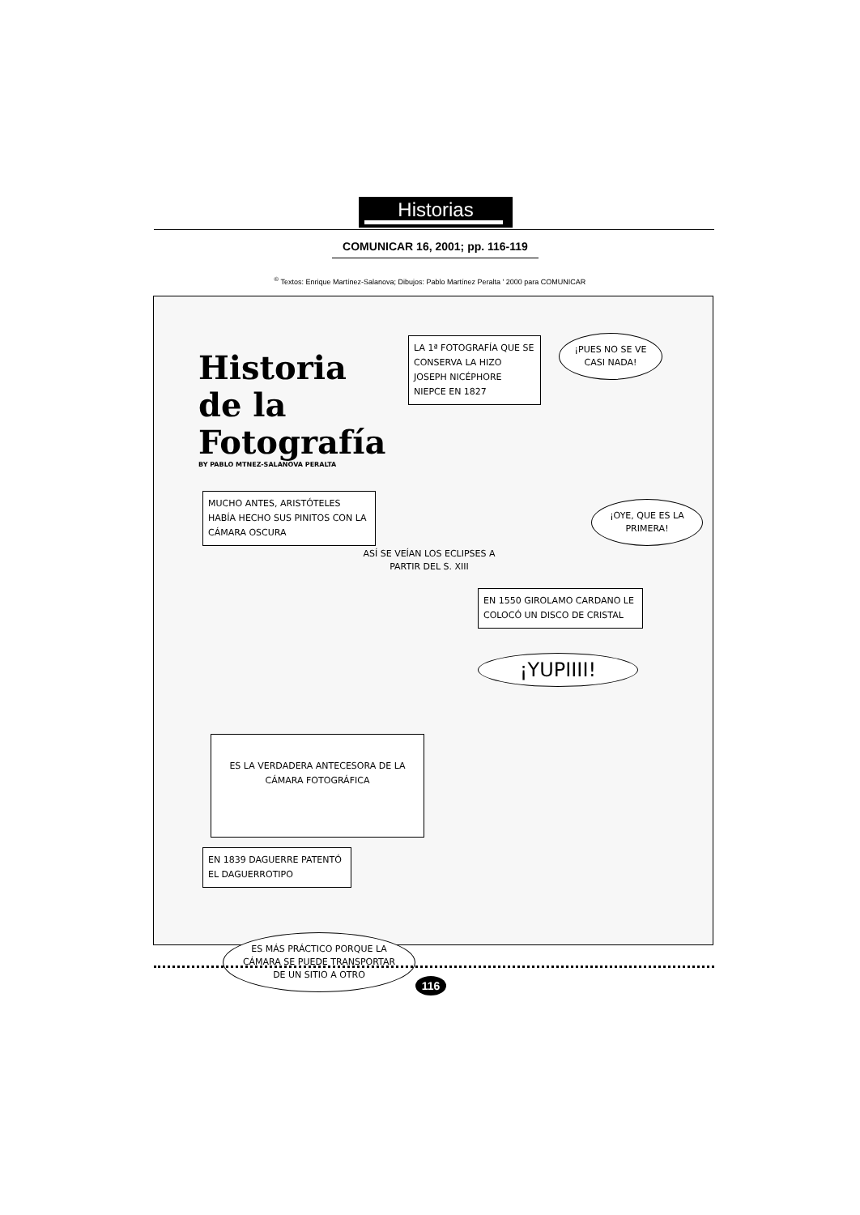Historias
COMUNICAR 16, 2001; pp. 116-119
<sup>©</sup> Textos: Enrique Martínez-Salanova; Dibujos: Pablo Martínez Peralta ' 2000 para COMUNICAR
Historia
de la
Fotografía
BY PABLO MTNEZ-SALANOVA PERALTA
LA 1ª FOTOGRAFÍA QUE SE CONSERVA LA HIZO JOSEPH NICÉPHORE NIEPCE EN 1827
¡PUES NO SE VE CASI NADA!
MUCHO ANTES, ARISTÓTELES HABÍA HECHO SUS PINITOS CON LA CÁMARA OSCURA
¡OYE, QUE ES LA PRIMERA!
ASÍ SE VEÍAN LOS ECLIPSES A PARTIR DEL S. XIII
EN 1550 GIROLAMO CARDANO LE COLOCÓ UN DISCO DE CRISTAL
¡YUPIIII!
ES LA VERDADERA ANTECESORA DE LA CÁMARA FOTOGRÁFICA
EN 1839 DAGUERRE PATENTÓ EL DAGUERROTIPO
ES MÁS PRÁCTICO PORQUE LA CÁMARA SE PUEDE TRANSPORTAR DE UN SITIO A OTRO
116